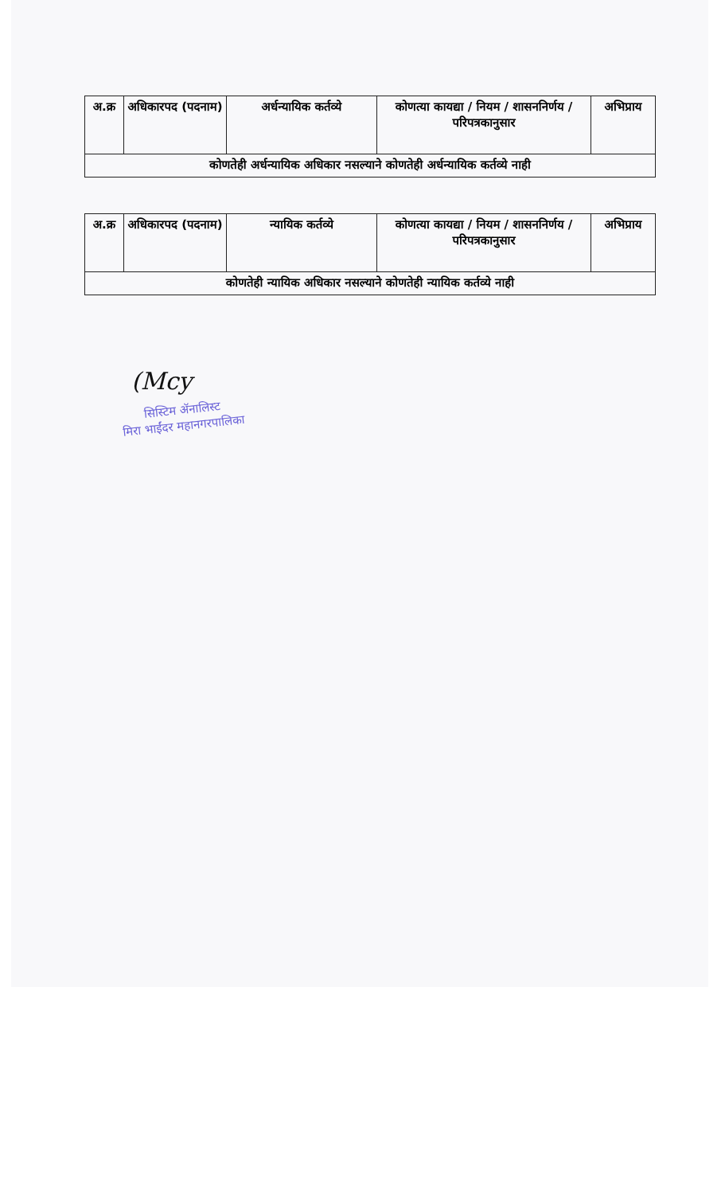| अ.क्र | अधिकारपद (पदनाम) | अर्धन्यायिक कर्तव्ये | कोणत्या कायद्या / नियम / शासननिर्णय / परिपत्रकानुसार | अभिप्राय |
| --- | --- | --- | --- | --- |
| कोणतेही अर्धन्यायिक अधिकार नसल्याने कोणतेही अर्धन्यायिक कर्तव्ये नाही | | | | |
| अ.क्र | अधिकारपद (पदनाम) | न्यायिक कर्तव्ये | कोणत्या कायद्या / नियम / शासननिर्णय / परिपत्रकानुसार | अभिप्राय |
| --- | --- | --- | --- | --- |
| कोणतेही न्यायिक अधिकार नसल्याने कोणतेही न्यायिक कर्तव्ये नाही | | | | |
(Mcy
सिस्टिम ॲनालिस्ट
मिरा भाईंदर महानगरपालिका